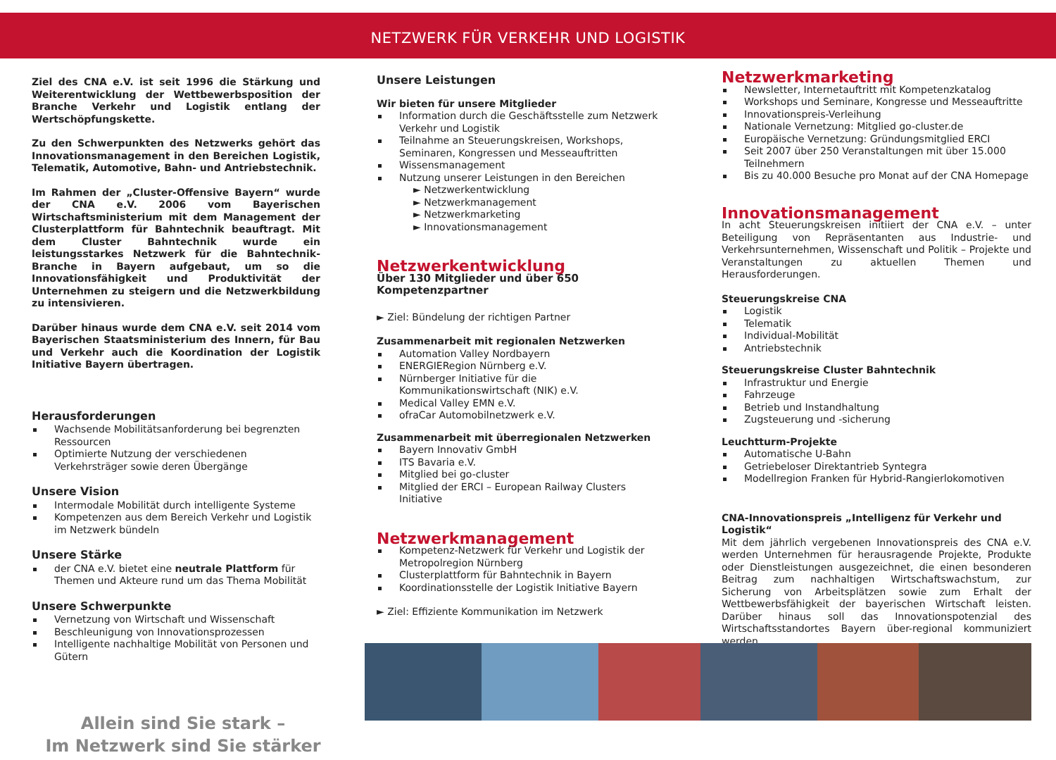NETZWERK FÜR VERKEHR UND LOGISTIK
Ziel des CNA e.V. ist seit 1996 die Stärkung und Weiterentwicklung der Wettbewerbsposition der Branche Verkehr und Logistik entlang der Wertschöpfungskette.
Zu den Schwerpunkten des Netzwerks gehört das Innovationsmanagement in den Bereichen Logistik, Telematik, Automotive, Bahn- und Antriebstechnik.
Im Rahmen der „Cluster-Offensive Bayern“ wurde der CNA e.V. 2006 vom Bayerischen Wirtschaftsministerium mit dem Management der Clusterplattform für Bahntechnik beauftragt. Mit dem Cluster Bahntechnik wurde ein leistungsstarkes Netzwerk für die Bahntechnik-Branche in Bayern aufgebaut, um so die Innovationsfähigkeit und Produktivität der Unternehmen zu steigern und die Netzwerkbildung zu intensivieren.
Darüber hinaus wurde dem CNA e.V. seit 2014 vom Bayerischen Staatsministerium des Innern, für Bau und Verkehr auch die Koordination der Logistik Initiative Bayern übertragen.
Herausforderungen
Wachsende Mobilitätsanforderung bei begrenzten Ressourcen
Optimierte Nutzung der verschiedenen Verkehrsträger sowie deren Übergänge
Unsere Vision
Intermodale Mobilität durch intelligente Systeme
Kompetenzen aus dem Bereich Verkehr und Logistik im Netzwerk bündeln
Unsere Stärke
der CNA e.V. bietet eine neutrale Plattform für Themen und Akteure rund um das Thema Mobilität
Unsere Schwerpunkte
Vernetzung von Wirtschaft und Wissenschaft
Beschleunigung von Innovationsprozessen
Intelligente nachhaltige Mobilität von Personen und Gütern
Allein sind Sie stark –
Im Netzwerk sind Sie stärker
Unsere Leistungen
Wir bieten für unsere Mitglieder
Information durch die Geschäftsstelle zum Netzwerk Verkehr und Logistik
Teilnahme an Steuerungskreisen, Workshops, Seminaren, Kongressen und Messeauftritten
Wissensmanagement
Nutzung unserer Leistungen in den Bereichen
► Netzwerkentwicklung
► Netzwerkmanagement
► Netzwerkmarketing
► Innovationsmanagement
Netzwerkentwicklung
Über 130 Mitglieder und über 650 Kompetenzpartner
► Ziel: Bündelung der richtigen Partner
Zusammenarbeit mit regionalen Netzwerken
Automation Valley Nordbayern
ENERGIERegion Nürnberg e.V.
Nürnberger Initiative für die Kommunikationswirtschaft (NIK) e.V.
Medical Valley EMN e.V.
ofraCar Automobilnetzwerk e.V.
Zusammenarbeit mit überregionalen Netzwerken
Bayern Innovativ GmbH
ITS Bavaria e.V.
Mitglied bei go-cluster
Mitglied der ERCI – European Railway Clusters Initiative
Netzwerkmanagement
Kompetenz-Netzwerk für Verkehr und Logistik der Metropolregion Nürnberg
Clusterplattform für Bahntechnik in Bayern
Koordinationsstelle der Logistik Initiative Bayern
► Ziel: Effiziente Kommunikation im Netzwerk
Netzwerkmarketing
Newsletter, Internetauftritt mit Kompetenzkatalog
Workshops und Seminare, Kongresse und Messeauftritte
Innovationspreis-Verleihung
Nationale Vernetzung: Mitglied go-cluster.de
Europäische Vernetzung: Gründungsmitglied ERCI
Seit 2007 über 250 Veranstaltungen mit über 15.000 Teilnehmern
Bis zu 40.000 Besuche pro Monat auf der CNA Homepage
Innovationsmanagement
In acht Steuerungskreisen initiiert der CNA e.V. – unter Beteiligung von Repräsentanten aus Industrie- und Verkehrsunternehmen, Wissenschaft und Politik – Projekte und Veranstaltungen zu aktuellen Themen und Herausforderungen.
Steuerungskreise CNA
Logistik
Telematik
Individual-Mobilität
Antriebstechnik
Steuerungskreise Cluster Bahntechnik
Infrastruktur und Energie
Fahrzeuge
Betrieb und Instandhaltung
Zugsteuerung und -sicherung
Leuchtturm-Projekte
Automatische U-Bahn
Getriebeloser Direktantrieb Syntegra
Modellregion Franken für Hybrid-Rangierlokomotiven
CNA-Innovationspreis „Intelligenz für Verkehr und Logistik“
Mit dem jährlich vergebenen Innovationspreis des CNA e.V. werden Unternehmen für herausragende Projekte, Produkte oder Dienstleistungen ausgezeichnet, die einen besonderen Beitrag zum nachhaltigen Wirtschaftswachstum, zur Sicherung von Arbeitsplätzen sowie zum Erhalt der Wettbewerbsfähigkeit der bayerischen Wirtschaft leisten. Darüber hinaus soll das Innovationspotenzial des Wirtschaftsstandortes Bayern über-regional kommuniziert werden.